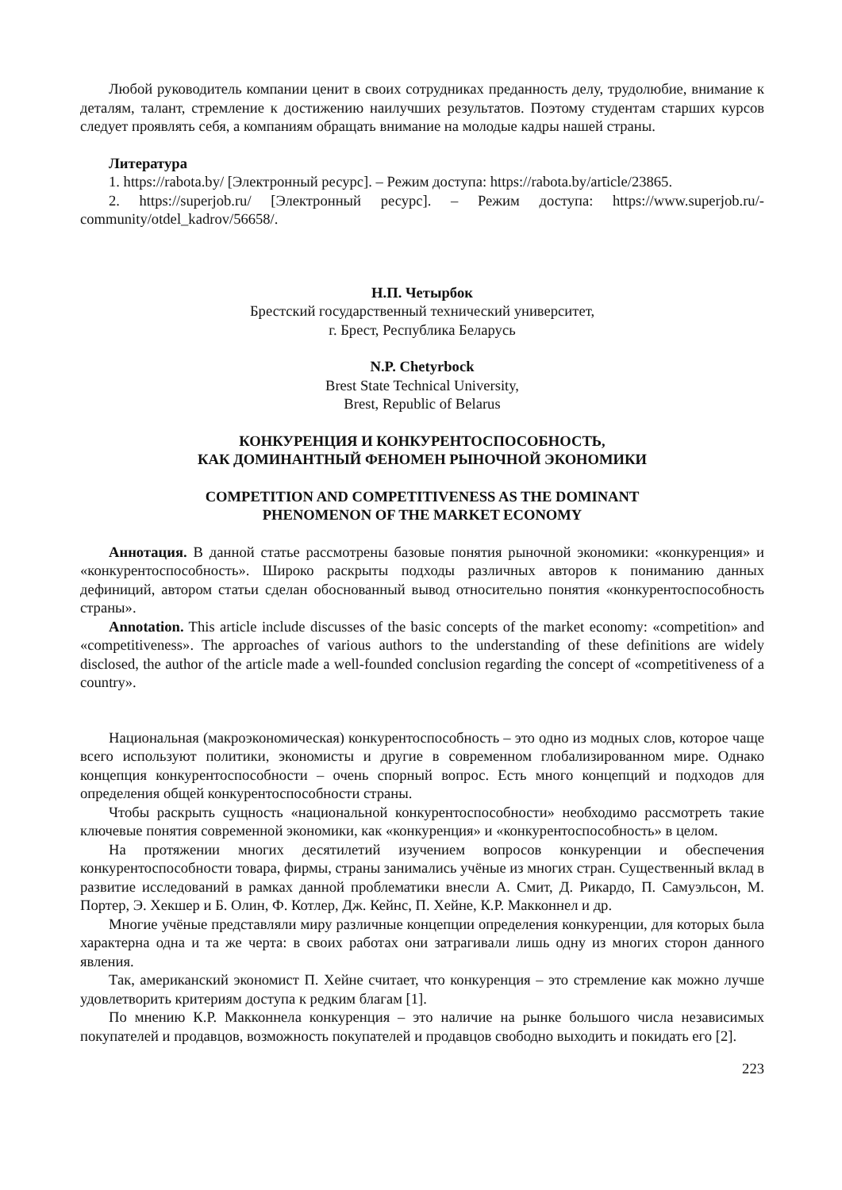Любой руководитель компании ценит в своих сотрудниках преданность делу, трудолюбие, внимание к деталям, талант, стремление к достижению наилучших результатов. Поэтому студентам старших курсов следует проявлять себя, а компаниям обращать внимание на молодые кадры нашей страны.
Литература
1. https://rabota.by/ [Электронный ресурс]. – Режим доступа: https://rabota.by/article/23865.
2. https://superjob.ru/ [Электронный ресурс]. – Режим доступа: https://www.superjob.ru/-community/otdel_kadrov/56658/.
Н.П. Четырбок
Брестский государственный технический университет,
г. Брест, Республика Беларусь
N.P. Chetyrbock
Brest State Technical University,
Brest, Republic of Belarus
КОНКУРЕНЦИЯ И КОНКУРЕНТОСПОСОБНОСТЬ,
КАК ДОМИНАНТНЫЙ ФЕНОМЕН РЫНОЧНОЙ ЭКОНОМИКИ
COMPETITION AND COMPETITIVENESS AS THE DOMINANT
PHENOMENON OF THE MARKET ECONOMY
Аннотация. В данной статье рассмотрены базовые понятия рыночной экономики: «конкуренция» и «конкурентоспособность». Широко раскрыты подходы различных авторов к пониманию данных дефиниций, автором статьи сделан обоснованный вывод относительно понятия «конкурентоспособность страны».
Annotation. This article include discusses of the basic concepts of the market economy: «competition» and «competitiveness». The approaches of various authors to the understanding of these definitions are widely disclosed, the author of the article made a well-founded conclusion regarding the concept of «competitiveness of a country».
Национальная (макроэкономическая) конкурентоспособность – это одно из модных слов, которое чаще всего используют политики, экономисты и другие в современном глобализированном мире. Однако концепция конкурентоспособности – очень спорный вопрос. Есть много концепций и подходов для определения общей конкурентоспособности страны.
Чтобы раскрыть сущность «национальной конкурентоспособности» необходимо рассмотреть такие ключевые понятия современной экономики, как «конкуренция» и «конкурентоспособность» в целом.
На протяжении многих десятилетий изучением вопросов конкуренции и обеспечения конкурентоспособности товара, фирмы, страны занимались учёные из многих стран. Существенный вклад в развитие исследований в рамках данной проблематики внесли А. Смит, Д. Рикардо, П. Самуэльсон, М. Портер, Э. Хекшер и Б. Олин, Ф. Котлер, Дж. Кейнс, П. Хейне, К.Р. Макконнел и др.
Многие учёные представляли миру различные концепции определения конкуренции, для которых была характерна одна и та же черта: в своих работах они затрагивали лишь одну из многих сторон данного явления.
Так, американский экономист П. Хейне считает, что конкуренция – это стремление как можно лучше удовлетворить критериям доступа к редким благам [1].
По мнению К.Р. Макконнела конкуренция – это наличие на рынке большого числа независимых покупателей и продавцов, возможность покупателей и продавцов свободно выходить и покидать его [2].
223